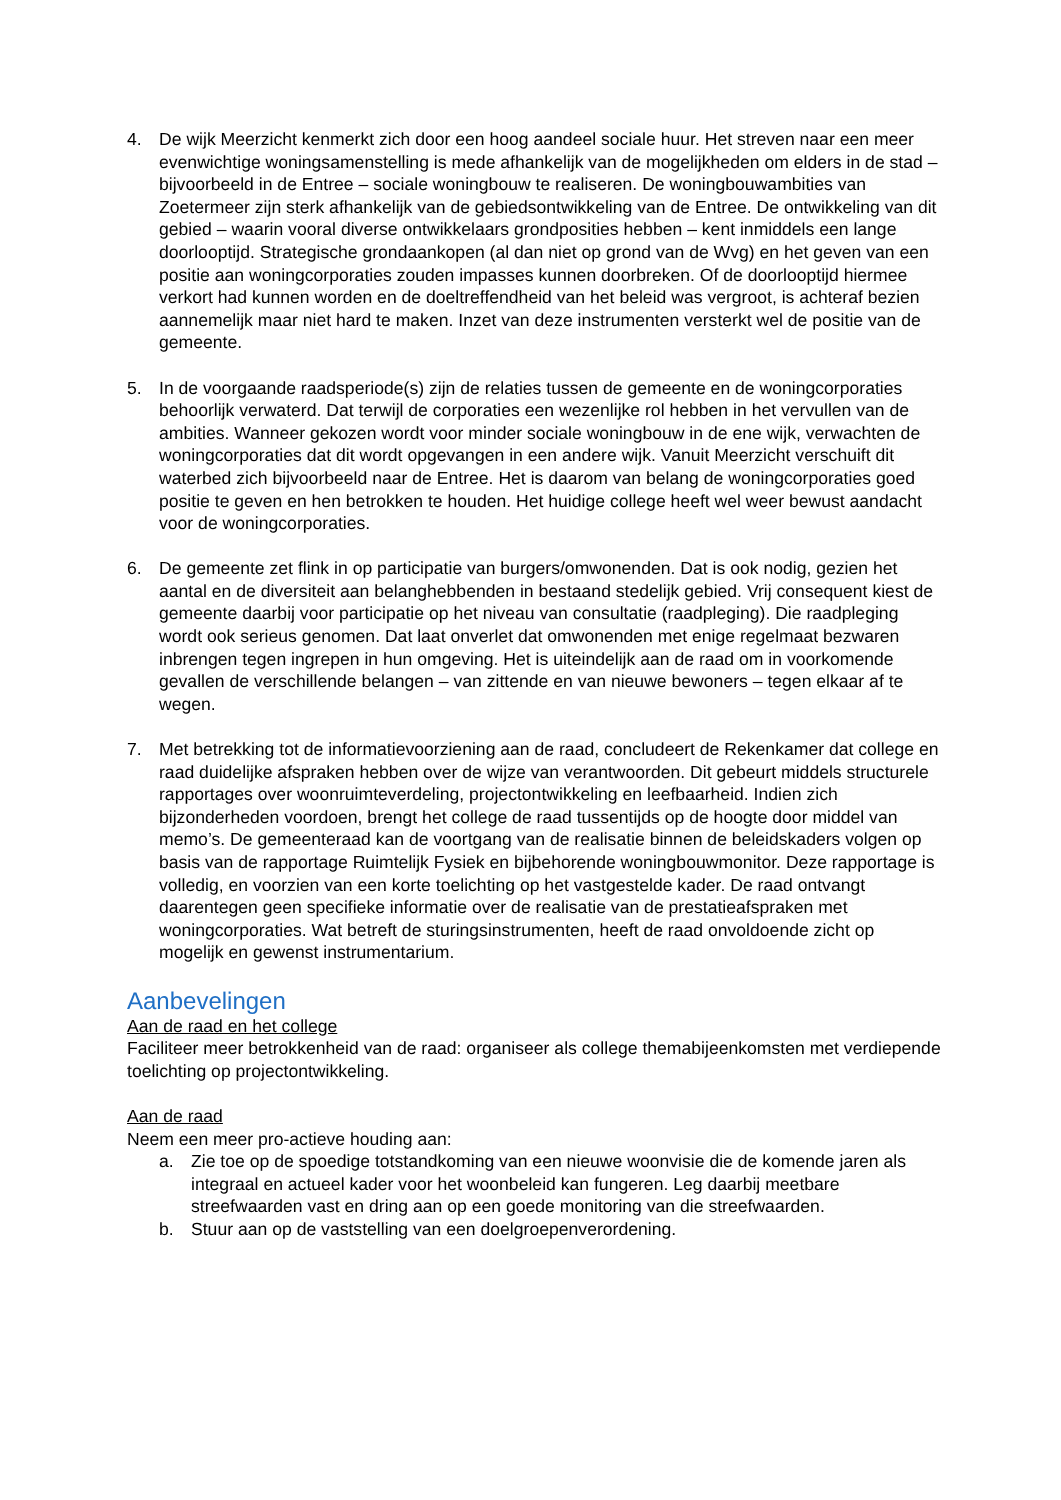4. De wijk Meerzicht kenmerkt zich door een hoog aandeel sociale huur. Het streven naar een meer evenwichtige woningsamenstelling is mede afhankelijk van de mogelijkheden om elders in de stad – bijvoorbeeld in de Entree – sociale woningbouw te realiseren. De woningbouwambities van Zoetermeer zijn sterk afhankelijk van de gebiedsontwikkeling van de Entree. De ontwikkeling van dit gebied – waarin vooral diverse ontwikkelaars grondposities hebben – kent inmiddels een lange doorlooptijd. Strategische grondaankopen (al dan niet op grond van de Wvg) en het geven van een positie aan woningcorporaties zouden impasses kunnen doorbreken. Of de doorlooptijd hiermee verkort had kunnen worden en de doeltreffendheid van het beleid was vergroot, is achteraf bezien aannemelijk maar niet hard te maken. Inzet van deze instrumenten versterkt wel de positie van de gemeente.
5. In de voorgaande raadsperiode(s) zijn de relaties tussen de gemeente en de woningcorporaties behoorlijk verwaterd. Dat terwijl de corporaties een wezenlijke rol hebben in het vervullen van de ambities. Wanneer gekozen wordt voor minder sociale woningbouw in de ene wijk, verwachten de woningcorporaties dat dit wordt opgevangen in een andere wijk. Vanuit Meerzicht verschuift dit waterbed zich bijvoorbeeld naar de Entree. Het is daarom van belang de woningcorporaties goed positie te geven en hen betrokken te houden. Het huidige college heeft wel weer bewust aandacht voor de woningcorporaties.
6. De gemeente zet flink in op participatie van burgers/omwonenden. Dat is ook nodig, gezien het aantal en de diversiteit aan belanghebbenden in bestaand stedelijk gebied. Vrij consequent kiest de gemeente daarbij voor participatie op het niveau van consultatie (raadpleging). Die raadpleging wordt ook serieus genomen. Dat laat onverlet dat omwonenden met enige regelmaat bezwaren inbrengen tegen ingrepen in hun omgeving. Het is uiteindelijk aan de raad om in voorkomende gevallen de verschillende belangen – van zittende en van nieuwe bewoners – tegen elkaar af te wegen.
7. Met betrekking tot de informatievoorziening aan de raad, concludeert de Rekenkamer dat college en raad duidelijke afspraken hebben over de wijze van verantwoorden. Dit gebeurt middels structurele rapportages over woonruimteverdeling, projectontwikkeling en leefbaarheid. Indien zich bijzonderheden voordoen, brengt het college de raad tussentijds op de hoogte door middel van memo’s. De gemeenteraad kan de voortgang van de realisatie binnen de beleidskaders volgen op basis van de rapportage Ruimtelijk Fysiek en bijbehorende woningbouwmonitor. Deze rapportage is volledig, en voorzien van een korte toelichting op het vastgestelde kader. De raad ontvangt daarentegen geen specifieke informatie over de realisatie van de prestatieafspraken met woningcorporaties. Wat betreft de sturingsinstrumenten, heeft de raad onvoldoende zicht op mogelijk en gewenst instrumentarium.
Aanbevelingen
Aan de raad en het college
Faciliteer meer betrokkenheid van de raad: organiseer als college themabijeenkomsten met verdiepende toelichting op projectontwikkeling.
Aan de raad
Neem een meer pro-actieve houding aan:
a. Zie toe op de spoedige totstandkoming van een nieuwe woonvisie die de komende jaren als integraal en actueel kader voor het woonbeleid kan fungeren. Leg daarbij meetbare streefwaarden vast en dring aan op een goede monitoring van die streefwaarden.
b. Stuur aan op de vaststelling van een doelgroepenverordening.